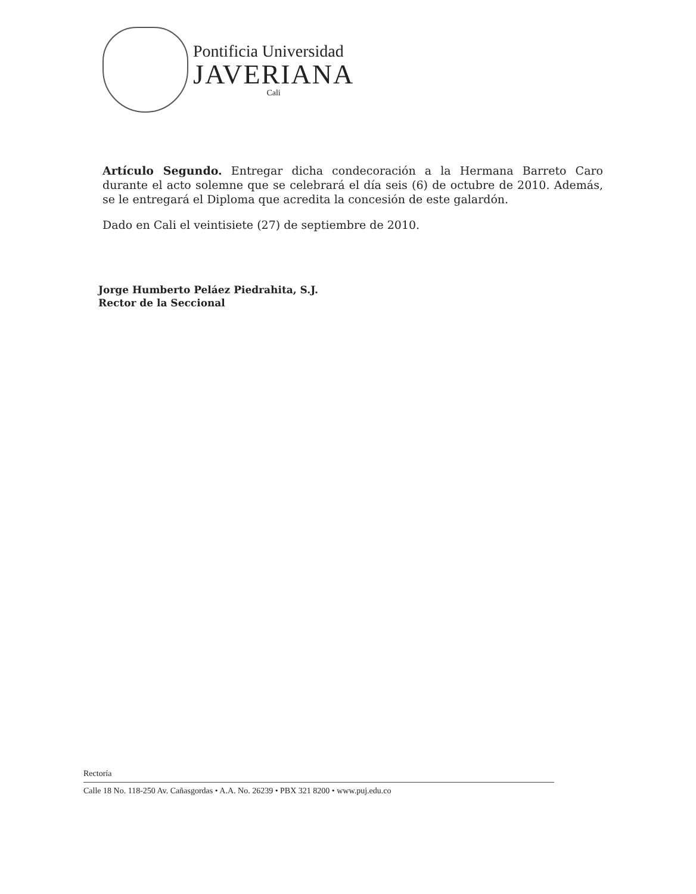Pontificia Universidad
JAVERIANA
Cali
Artículo Segundo. Entregar dicha condecoración a la Hermana Barreto Caro durante el acto solemne que se celebrará el día seis (6) de octubre de 2010. Además, se le entregará el Diploma que acredita la concesión de este galardón.
Dado en Cali el veintisiete (27) de septiembre de 2010.
Jorge Humberto Peláez Piedrahita, S.J.
Rector de la Seccional
Rectoría
Calle 18 No. 118-250 Av. Cañasgordas • A.A. No. 26239 • PBX 321 8200 • www.puj.edu.co